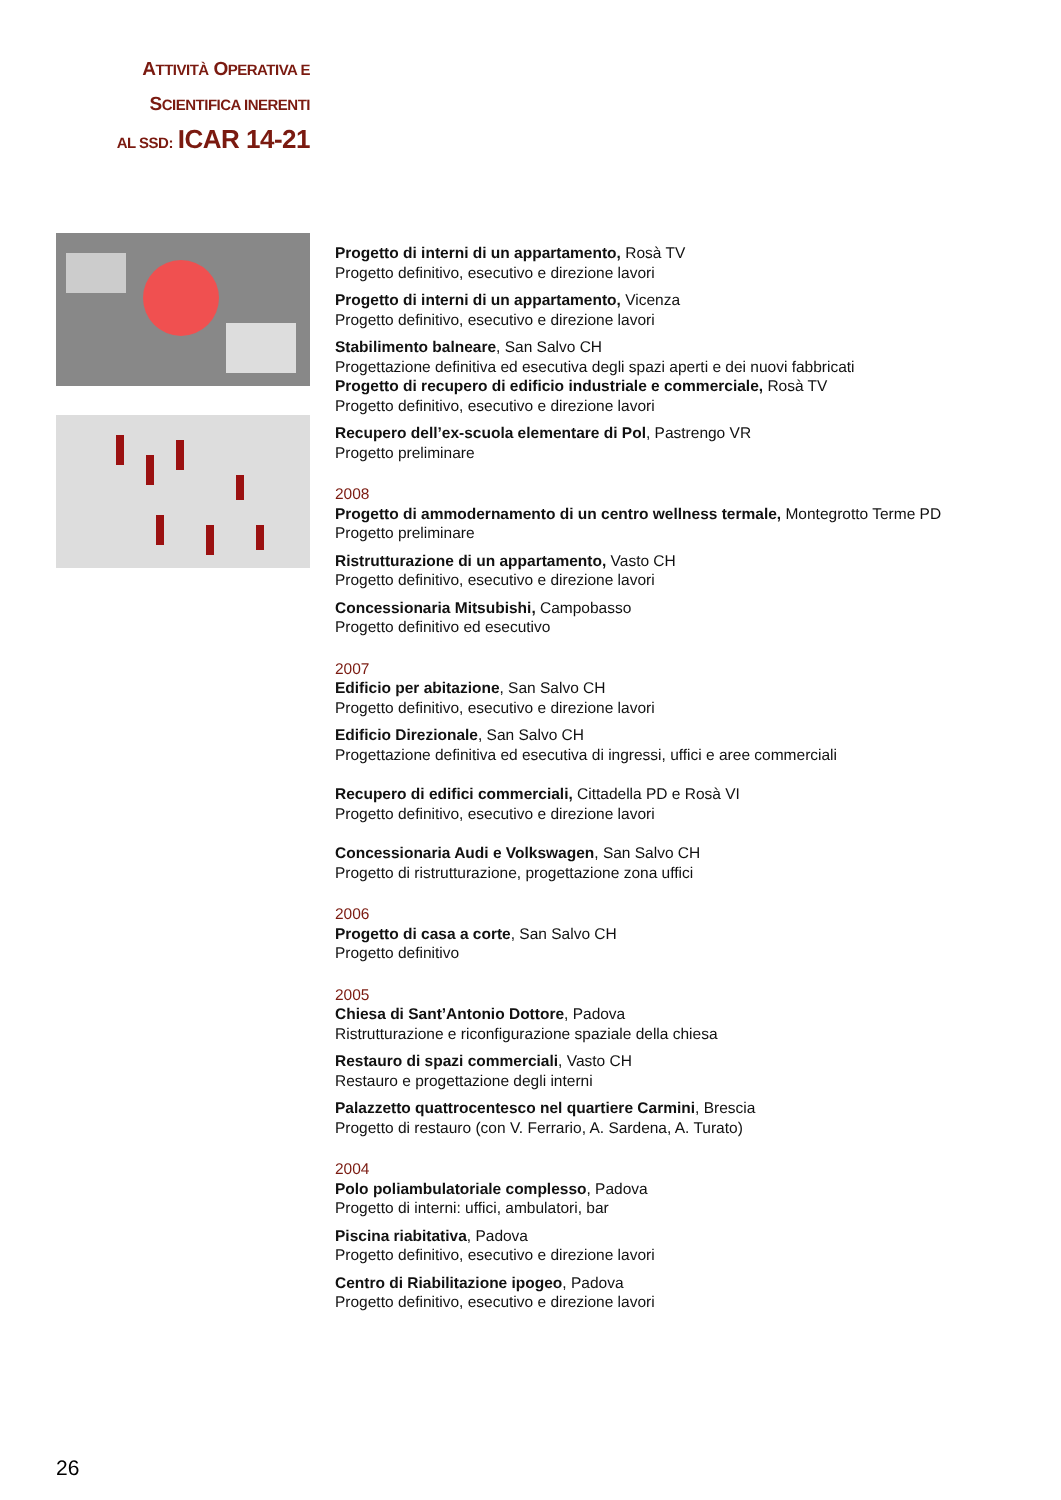ATTIVITÀ OPERATIVA E
SCIENTIFICA INERENTI
AL SSD: ICAR 14-21
Progetto di interni di un appartamento, Rosà TV
Progetto definitivo, esecutivo e direzione lavori
Progetto di interni di un appartamento, Vicenza
Progetto definitivo, esecutivo e direzione lavori
Stabilimento balneare, San Salvo CH
Progettazione definitiva ed esecutiva degli spazi aperti e dei nuovi fabbricati
Progetto di recupero di edificio industriale e commerciale, Rosà TV
Progetto definitivo, esecutivo e direzione lavori
Recupero dell’ex-scuola elementare di Pol, Pastrengo VR
Progetto preliminare
2008
Progetto di ammodernamento di un centro wellness termale, Montegrotto Terme PD
Progetto preliminare
Ristrutturazione di un appartamento, Vasto CH
Progetto definitivo, esecutivo e direzione lavori
Concessionaria Mitsubishi, Campobasso
Progetto definitivo ed esecutivo
2007
Edificio per abitazione, San Salvo CH
Progetto definitivo, esecutivo e direzione lavori
Edificio Direzionale, San Salvo CH
Progettazione definitiva ed esecutiva di ingressi, uffici e aree commerciali
Recupero di edifici commerciali, Cittadella PD e Rosà VI
Progetto definitivo, esecutivo e direzione lavori
Concessionaria Audi e Volkswagen, San Salvo CH
Progetto di ristrutturazione, progettazione zona uffici
2006
Progetto di casa a corte, San Salvo CH
Progetto definitivo
2005
Chiesa di Sant’Antonio Dottore, Padova
Ristrutturazione e riconfigurazione spaziale della chiesa
Restauro di spazi commerciali, Vasto CH
Restauro e progettazione degli interni
Palazzetto quattrocentesco nel quartiere Carmini, Brescia
Progetto di restauro (con V. Ferrario, A. Sardena, A. Turato)
2004
Polo poliambulatoriale complesso, Padova
Progetto di interni: uffici, ambulatori, bar
Piscina riabitativa, Padova
Progetto definitivo, esecutivo e direzione lavori
Centro di Riabilitazione ipogeo, Padova
Progetto definitivo, esecutivo e direzione lavori
26